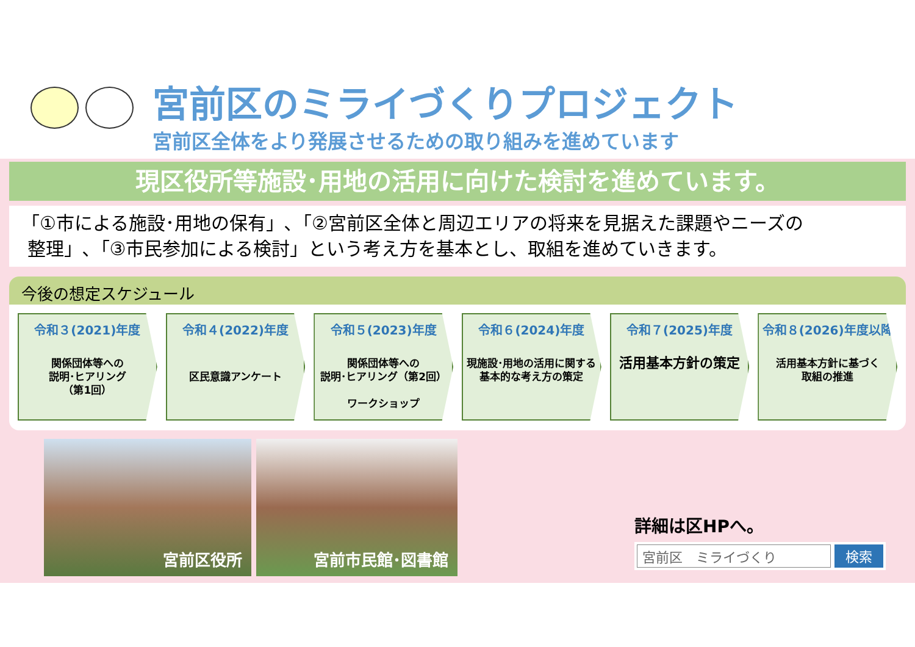宮前区のミライづくりプロジェクト
宮前区全体をより発展させるための取り組みを進めています
現区役所等施設･用地の活用に向けた検討を進めています。
「①市による施設･用地の保有」､「②宮前区全体と周辺エリアの将来を見据えた課題やニーズの
整理」､「③市民参加による検討」という考え方を基本とし、取組を進めていきます。
今後の想定スケジュール
令和３(2021)年度
関係団体等への
説明･ヒアリング
（第1回）
令和４(2022)年度
区民意識アンケート
令和５(2023)年度
関係団体等への
説明･ヒアリング（第2回）
ワークショップ
令和６(2024)年度
現施設･用地の活用に関する
基本的な考え方の策定
令和７(2025)年度
活用基本方針の策定
令和８(2026)年度以降
活用基本方針に基づく
取組の推進
宮前区役所
宮前市民館･図書館
詳細は区HPへ。
宮前区　ミライづくり 検索